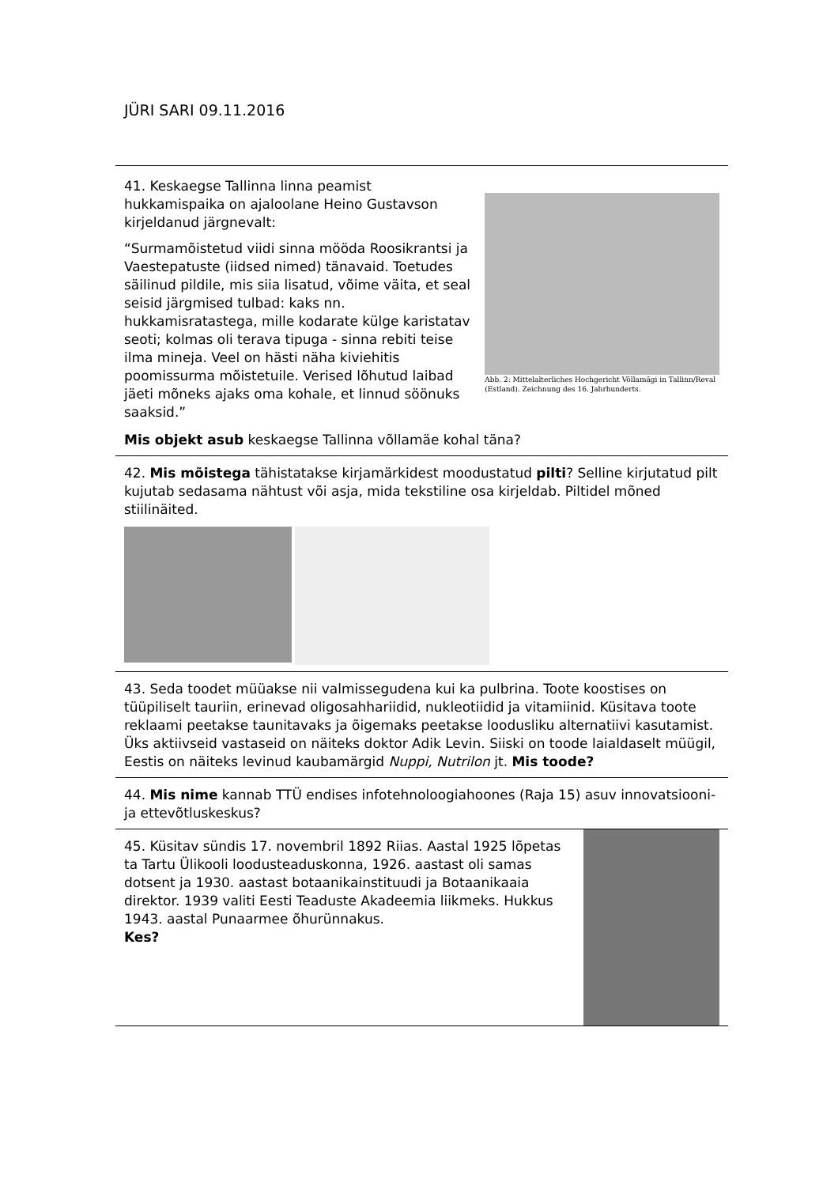JÜRI SARI 09.11.2016
41. Keskaegse Tallinna linna peamist hukkamispaika on ajaloolane Heino Gustavson kirjeldanud järgnevalt:
“Surmamõistetud viidi sinna mööda Roosikrantsi ja Vaestepatuste (iidsed nimed) tänavaid. Toetudes säilinud pildile, mis siia lisatud, võime väita, et seal seisid järgmised tulbad: kaks nn. hukkamisratastega, mille kodarate külge karistatav seoti; kolmas oli terava tipuga - sinna rebiti teise ilma mineja. Veel on hästi näha kiviehitis poomissurma mõistetuile. Verised lõhutud laibad jäeti mõneks ajaks oma kohale, et linnud söönuks saaksid.”
Abb. 2: Mittelalterliches Hochgericht Võllamägi in Tallinn/Reval (Estland). Zeichnung des 16. Jahrhunderts.
Mis objekt asub keskaegse Tallinna võllamäe kohal täna?
42. Mis mõistega tähistatakse kirjamärkidest moodustatud pilti? Selline kirjutatud pilt kujutab sedasama nähtust või asja, mida tekstiline osa kirjeldab. Piltidel mõned stiilinäited.
43. Seda toodet müüakse nii valmissegudena kui ka pulbrina. Toote koostises on tüüpiliselt tauriin, erinevad oligosahhariidid, nukleotiidid ja vitamiinid. Küsitava toote reklaami peetakse taunitavaks ja õigemaks peetakse loodusliku alternatiivi kasutamist. Üks aktiivseid vastaseid on näiteks doktor Adik Levin. Siiski on toode laialdaselt müügil, Eestis on näiteks levinud kaubamärgid Nuppi, Nutrilon jt. Mis toode?
44. Mis nime kannab TTÜ endises infotehnoloogiahoones (Raja 15) asuv innovatsiooni- ja ettevõtluskeskus?
45. Küsitav sündis 17. novembril 1892 Riias. Aastal 1925 lõpetas ta Tartu Ülikooli loodusteaduskonna, 1926. aastast oli samas dotsent ja 1930. aastast botaanikainstituudi ja Botaanikaaia direktor. 1939 valiti Eesti Teaduste Akadeemia liikmeks. Hukkus 1943. aastal Punaarmee õhurünnakus.
Kes?